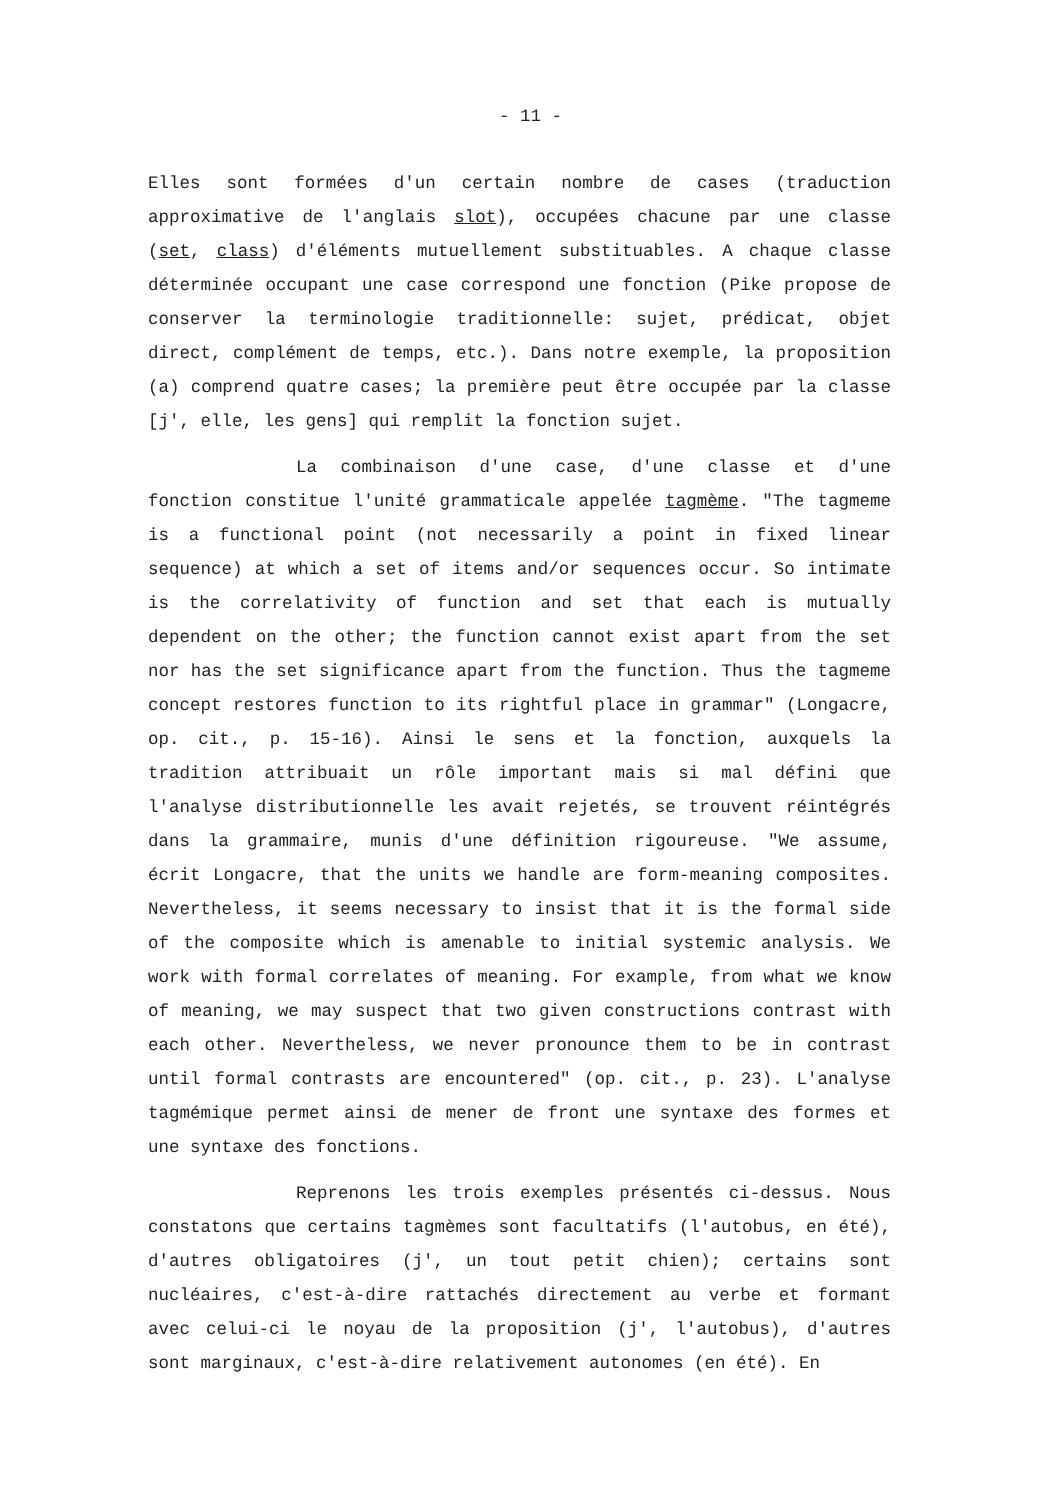- 11 -
Elles sont formées d'un certain nombre de cases (traduction approximative de l'anglais slot), occupées chacune par une classe (set, class) d'éléments mutuellement substituables. A chaque classe déterminée occupant une case correspond une fonction (Pike propose de conserver la terminologie traditionnelle: sujet, prédicat, objet direct, complément de temps, etc.). Dans notre exemple, la proposition (a) comprend quatre cases; la première peut être occupée par la classe [j', elle, les gens] qui remplit la fonction sujet.
La combinaison d'une case, d'une classe et d'une fonction constitue l'unité grammaticale appelée tagmème. "The tagmeme is a functional point (not necessarily a point in fixed linear sequence) at which a set of items and/or sequences occur. So intimate is the correlativity of function and set that each is mutually dependent on the other; the function cannot exist apart from the set nor has the set significance apart from the function. Thus the tagmeme concept restores function to its rightful place in grammar" (Longacre, op. cit., p. 15-16). Ainsi le sens et la fonction, auxquels la tradition attribuait un rôle important mais si mal défini que l'analyse distributionnelle les avait rejetés, se trouvent réintégrés dans la grammaire, munis d'une définition rigoureuse. "We assume, écrit Longacre, that the units we handle are form-meaning composites. Nevertheless, it seems necessary to insist that it is the formal side of the composite which is amenable to initial systemic analysis. We work with formal correlates of meaning. For example, from what we know of meaning, we may suspect that two given constructions contrast with each other. Nevertheless, we never pronounce them to be in contrast until formal contrasts are encountered" (op. cit., p. 23). L'analyse tagmémique permet ainsi de mener de front une syntaxe des formes et une syntaxe des fonctions.
Reprenons les trois exemples présentés ci-dessus. Nous constatons que certains tagmèmes sont facultatifs (l'autobus, en été), d'autres obligatoires (j', un tout petit chien); certains sont nucléaires, c'est-à-dire rattachés directement au verbe et formant avec celui-ci le noyau de la proposition (j', l'autobus), d'autres sont marginaux, c'est-à-dire relativement autonomes (en été). En